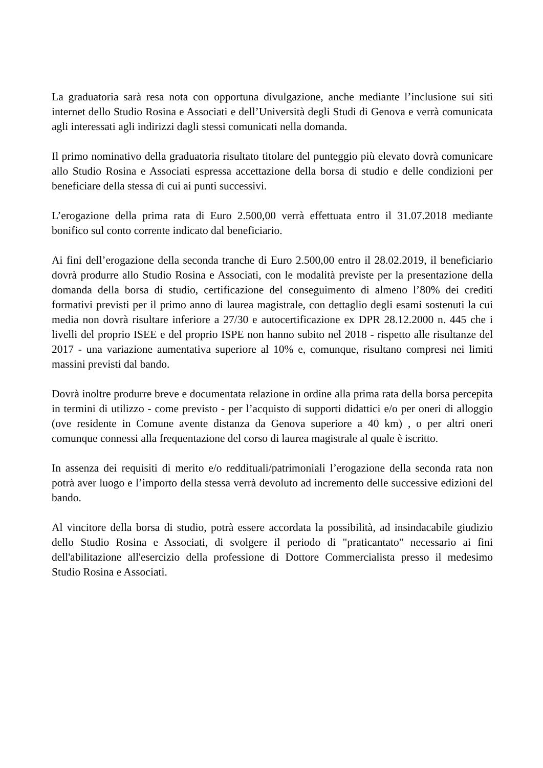La graduatoria sarà resa nota con opportuna divulgazione, anche mediante l’inclusione sui siti internet dello Studio Rosina e Associati e dell’Università degli Studi di Genova e verrà comunicata agli interessati agli indirizzi dagli stessi comunicati nella domanda.
Il primo nominativo della graduatoria risultato titolare del punteggio più elevato dovrà comunicare allo Studio Rosina e Associati espressa accettazione della borsa di studio e delle condizioni per beneficiare della stessa di cui ai punti successivi.
L’erogazione della prima rata di Euro 2.500,00 verrà effettuata entro il 31.07.2018 mediante bonifico sul conto corrente indicato dal beneficiario.
Ai fini dell’erogazione della seconda tranche di Euro 2.500,00 entro il 28.02.2019, il beneficiario dovrà produrre allo Studio Rosina e Associati, con le modalità previste per la presentazione della domanda della borsa di studio, certificazione del conseguimento di almeno l’80% dei crediti formativi previsti per il primo anno di laurea magistrale, con dettaglio degli esami sostenuti la cui media non dovrà risultare inferiore a 27/30 e autocertificazione ex DPR 28.12.2000 n. 445 che i livelli del proprio ISEE e del proprio ISPE non hanno subito nel 2018 - rispetto alle risultanze del 2017 - una variazione aumentativa superiore al 10% e, comunque, risultano compresi nei limiti massini previsti dal bando.
Dovrà inoltre produrre breve e documentata relazione in ordine alla prima rata della borsa percepita in termini di utilizzo - come previsto - per l’acquisto di supporti didattici e/o per oneri di alloggio (ove residente in Comune avente distanza da Genova superiore a 40 km) , o per altri oneri comunque connessi alla frequentazione del corso di laurea magistrale al quale è iscritto.
In assenza dei requisiti di merito e/o reddituali/patrimoniali l’erogazione della seconda rata non potrà aver luogo e l’importo della stessa verrà devoluto ad incremento delle successive edizioni del bando.
Al vincitore della borsa di studio, potrà essere accordata la possibilità, ad insindacabile giudizio dello Studio Rosina e Associati, di svolgere il periodo di "praticantato" necessario ai fini dell'abilitazione all'esercizio della professione di Dottore Commercialista presso il medesimo Studio Rosina e Associati.